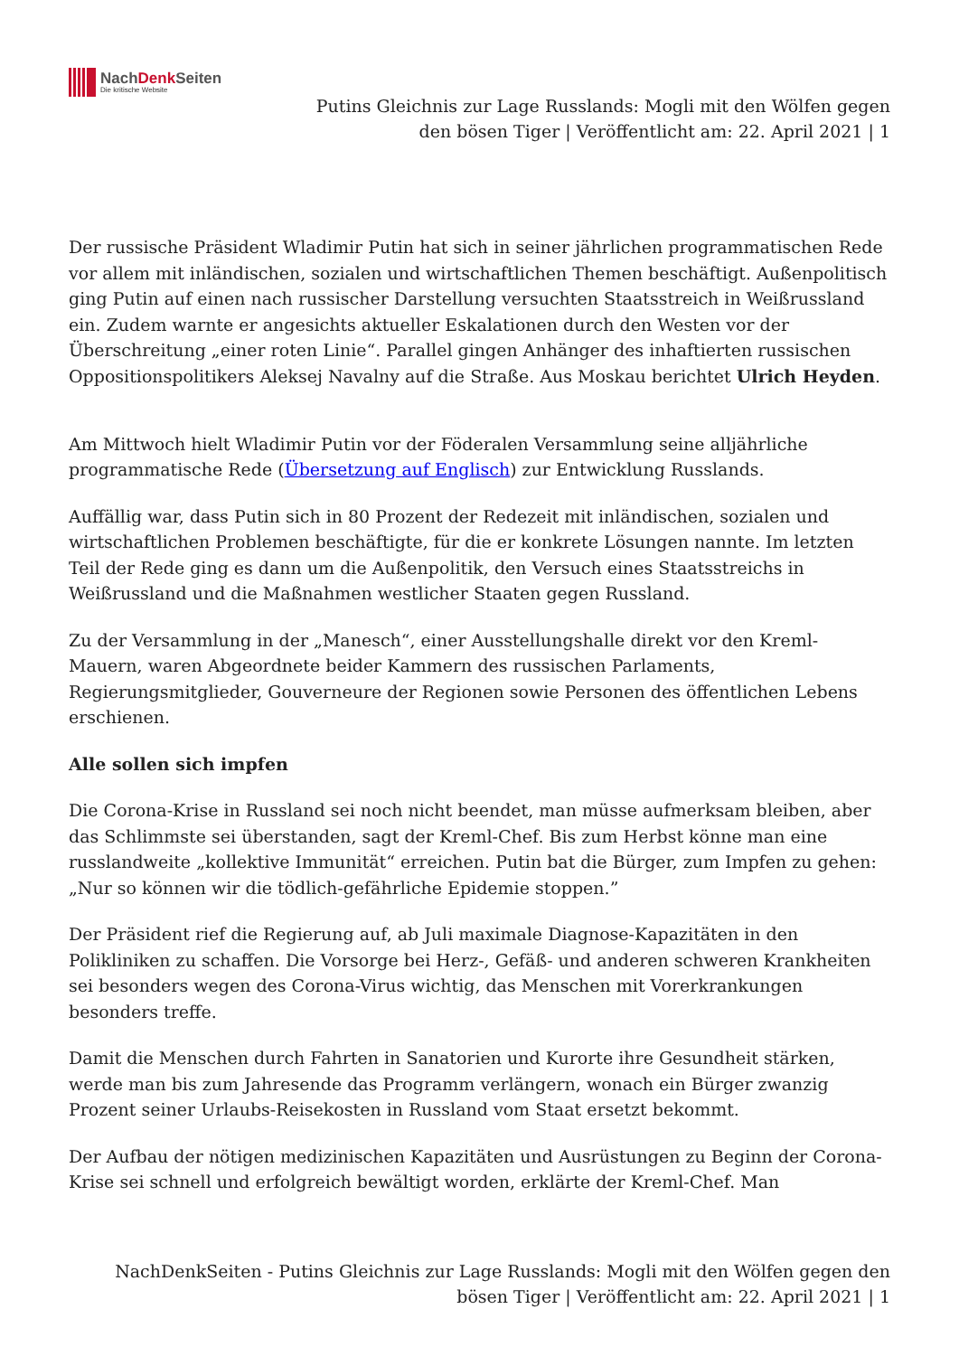NachDenk Seiten
Die kritische Website
Putins Gleichnis zur Lage Russlands: Mogli mit den Wölfen gegen den bösen Tiger | Veröffentlicht am: 22. April 2021 | 1
Der russische Präsident Wladimir Putin hat sich in seiner jährlichen programmatischen Rede vor allem mit inländischen, sozialen und wirtschaftlichen Themen beschäftigt. Außenpolitisch ging Putin auf einen nach russischer Darstellung versuchten Staatsstreich in Weißrussland ein. Zudem warnte er angesichts aktueller Eskalationen durch den Westen vor der Überschreitung „einer roten Linie“. Parallel gingen Anhänger des inhaftierten russischen Oppositionspolitikers Aleksej Navalny auf die Straße. Aus Moskau berichtet Ulrich Heyden.
Am Mittwoch hielt Wladimir Putin vor der Föderalen Versammlung seine alljährliche programmatische Rede (Übersetzung auf Englisch) zur Entwicklung Russlands.
Auffällig war, dass Putin sich in 80 Prozent der Redezeit mit inländischen, sozialen und wirtschaftlichen Problemen beschäftigte, für die er konkrete Lösungen nannte. Im letzten Teil der Rede ging es dann um die Außenpolitik, den Versuch eines Staatsstreichs in Weißrussland und die Maßnahmen westlicher Staaten gegen Russland.
Zu der Versammlung in der „Manesch“, einer Ausstellungshalle direkt vor den Kreml-Mauern, waren Abgeordnete beider Kammern des russischen Parlaments, Regierungsmitglieder, Gouverneure der Regionen sowie Personen des öffentlichen Lebens erschienen.
Alle sollen sich impfen
Die Corona-Krise in Russland sei noch nicht beendet, man müsse aufmerksam bleiben, aber das Schlimmste sei überstanden, sagt der Kreml-Chef. Bis zum Herbst könne man eine russlandweite „kollektive Immunität“ erreichen. Putin bat die Bürger, zum Impfen zu gehen: „Nur so können wir die tödlich-gefährliche Epidemie stoppen.”
Der Präsident rief die Regierung auf, ab Juli maximale Diagnose-Kapazitäten in den Polikliniken zu schaffen. Die Vorsorge bei Herz-, Gefäß- und anderen schweren Krankheiten sei besonders wegen des Corona-Virus wichtig, das Menschen mit Vorerkrankungen besonders treffe.
Damit die Menschen durch Fahrten in Sanatorien und Kurorte ihre Gesundheit stärken, werde man bis zum Jahresende das Programm verlängern, wonach ein Bürger zwanzig Prozent seiner Urlaubs-Reisekosten in Russland vom Staat ersetzt bekommt.
Der Aufbau der nötigen medizinischen Kapazitäten und Ausrüstungen zu Beginn der Corona-Krise sei schnell und erfolgreich bewältigt worden, erklärte der Kreml-Chef. Man
NachDenkSeiten - Putins Gleichnis zur Lage Russlands: Mogli mit den Wölfen gegen den bösen Tiger | Veröffentlicht am: 22. April 2021 | 1